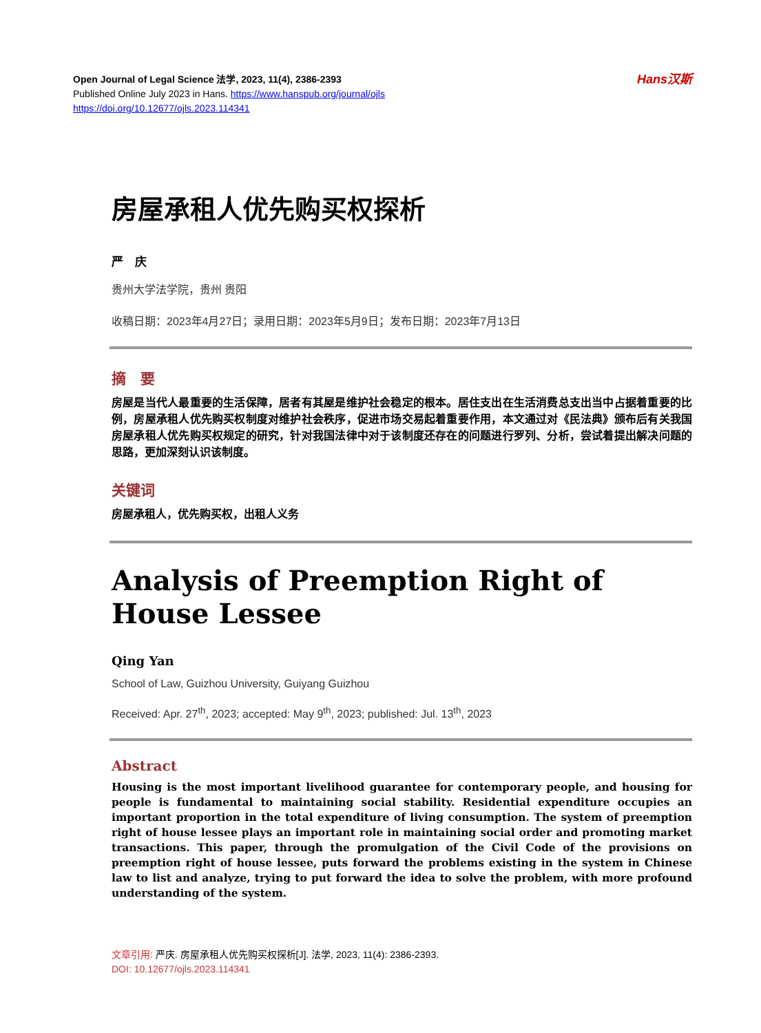Open Journal of Legal Science 法学, 2023, 11(4), 2386-2393
Published Online July 2023 in Hans. https://www.hanspub.org/journal/ojls
https://doi.org/10.12677/ojls.2023.114341
Hans汉斯
房屋承租人优先购买权探析
严　庆
贵州大学法学院，贵州 贵阳
收稿日期：2023年4月27日；录用日期：2023年5月9日；发布日期：2023年7月13日
摘　要
房屋是当代人最重要的生活保障，居者有其屋是维护社会稳定的根本。居住支出在生活消费总支出当中占据着重要的比例，房屋承租人优先购买权制度对维护社会秩序，促进市场交易起着重要作用，本文通过对《民法典》颁布后有关我国房屋承租人优先购买权规定的研究，针对我国法律中对于该制度还存在的问题进行罗列、分析，尝试着提出解决问题的思路，更加深刻认识该制度。
关键词
房屋承租人，优先购买权，出租人义务
Analysis of Preemption Right of House Lessee
Qing Yan
School of Law, Guizhou University, Guiyang Guizhou
Received: Apr. 27<sup>th</sup>, 2023; accepted: May 9<sup>th</sup>, 2023; published: Jul. 13<sup>th</sup>, 2023
Abstract
Housing is the most important livelihood guarantee for contemporary people, and housing for people is fundamental to maintaining social stability. Residential expenditure occupies an important proportion in the total expenditure of living consumption. The system of preemption right of house lessee plays an important role in maintaining social order and promoting market transactions. This paper, through the promulgation of the Civil Code of the provisions on preemption right of house lessee, puts forward the problems existing in the system in Chinese law to list and analyze, trying to put forward the idea to solve the problem, with more profound understanding of the system.
文章引用: 严庆. 房屋承租人优先购买权探析[J]. 法学, 2023, 11(4): 2386-2393.
DOI: 10.12677/ojls.2023.114341